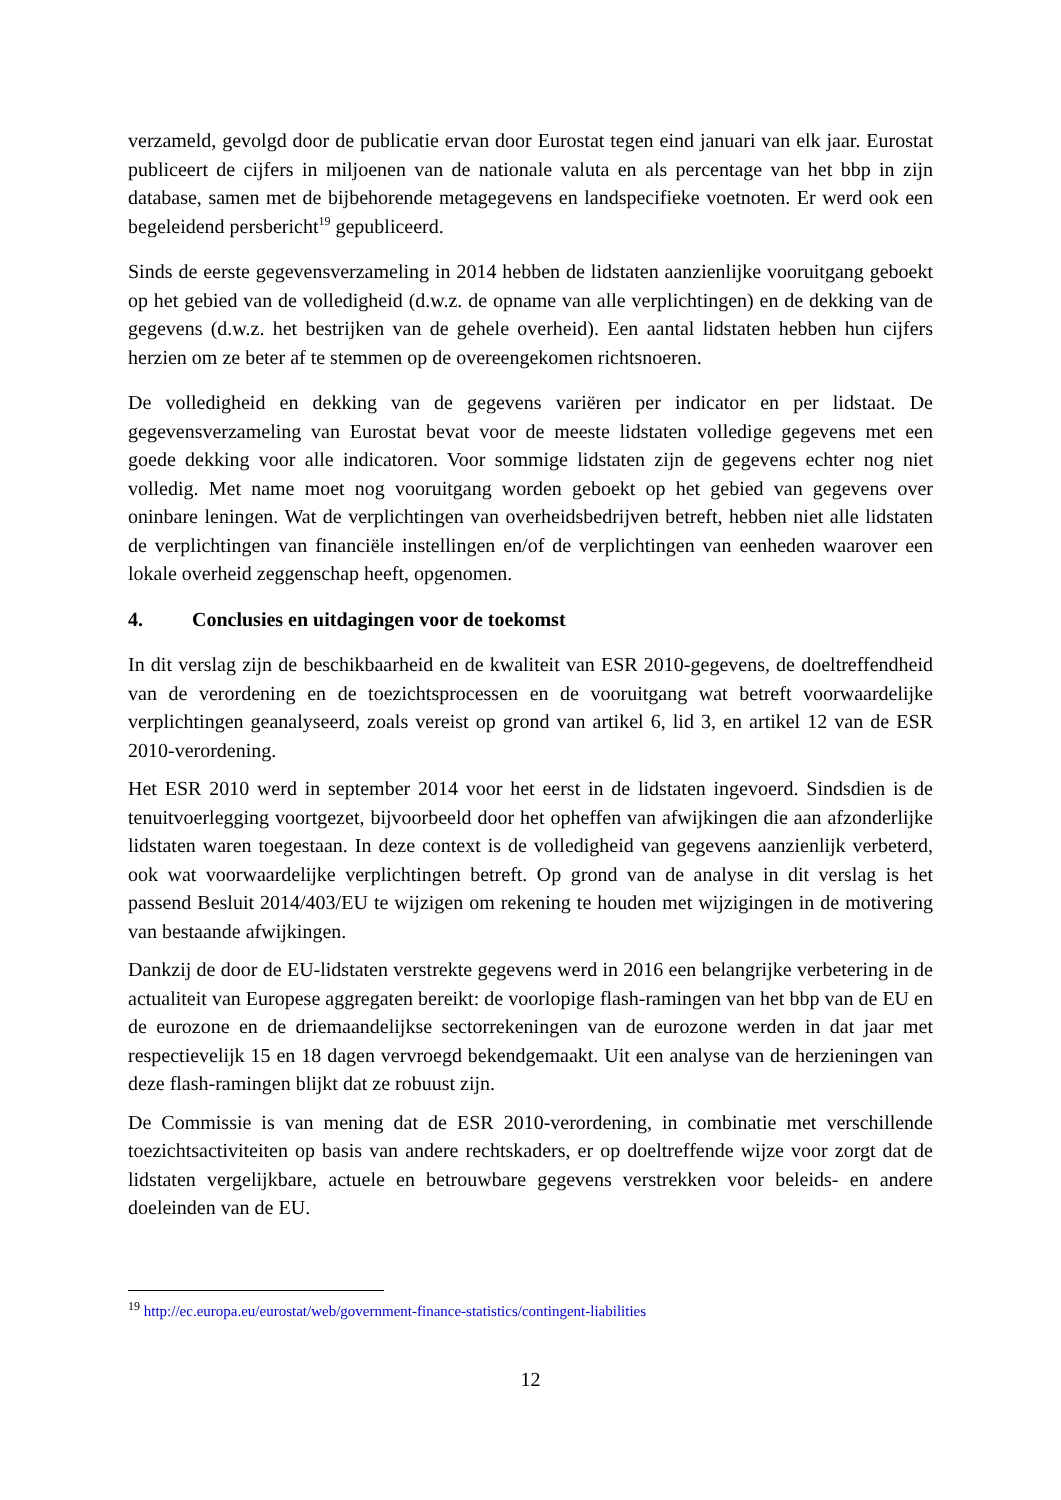verzameld, gevolgd door de publicatie ervan door Eurostat tegen eind januari van elk jaar. Eurostat publiceert de cijfers in miljoenen van de nationale valuta en als percentage van het bbp in zijn database, samen met de bijbehorende metagegevens en landspecifieke voetnoten. Er werd ook een begeleidend persbericht<sup>19</sup> gepubliceerd.
Sinds de eerste gegevensverzameling in 2014 hebben de lidstaten aanzienlijke vooruitgang geboekt op het gebied van de volledigheid (d.w.z. de opname van alle verplichtingen) en de dekking van de gegevens (d.w.z. het bestrijken van de gehele overheid). Een aantal lidstaten hebben hun cijfers herzien om ze beter af te stemmen op de overeengekomen richtsnoeren.
De volledigheid en dekking van de gegevens variëren per indicator en per lidstaat. De gegevensverzameling van Eurostat bevat voor de meeste lidstaten volledige gegevens met een goede dekking voor alle indicatoren. Voor sommige lidstaten zijn de gegevens echter nog niet volledig. Met name moet nog vooruitgang worden geboekt op het gebied van gegevens over oninbare leningen. Wat de verplichtingen van overheidsbedrijven betreft, hebben niet alle lidstaten de verplichtingen van financiële instellingen en/of de verplichtingen van eenheden waarover een lokale overheid zeggenschap heeft, opgenomen.
4. Conclusies en uitdagingen voor de toekomst
In dit verslag zijn de beschikbaarheid en de kwaliteit van ESR 2010-gegevens, de doeltreffendheid van de verordening en de toezichtsprocessen en de vooruitgang wat betreft voorwaardelijke verplichtingen geanalyseerd, zoals vereist op grond van artikel 6, lid 3, en artikel 12 van de ESR 2010-verordening.
Het ESR 2010 werd in september 2014 voor het eerst in de lidstaten ingevoerd. Sindsdien is de tenuitvoerlegging voortgezet, bijvoorbeeld door het opheffen van afwijkingen die aan afzonderlijke lidstaten waren toegestaan. In deze context is de volledigheid van gegevens aanzienlijk verbeterd, ook wat voorwaardelijke verplichtingen betreft. Op grond van de analyse in dit verslag is het passend Besluit 2014/403/EU te wijzigen om rekening te houden met wijzigingen in de motivering van bestaande afwijkingen.
Dankzij de door de EU-lidstaten verstrekte gegevens werd in 2016 een belangrijke verbetering in de actualiteit van Europese aggregaten bereikt: de voorlopige flash-ramingen van het bbp van de EU en de eurozone en de driemaandelijkse sectorrekeningen van de eurozone werden in dat jaar met respectievelijk 15 en 18 dagen vervroegd bekendgemaakt. Uit een analyse van de herzieningen van deze flash-ramingen blijkt dat ze robuust zijn.
De Commissie is van mening dat de ESR 2010-verordening, in combinatie met verschillende toezichtsactiviteiten op basis van andere rechtskaders, er op doeltreffende wijze voor zorgt dat de lidstaten vergelijkbare, actuele en betrouwbare gegevens verstrekken voor beleids- en andere doeleinden van de EU.
<sup>19</sup> http://ec.europa.eu/eurostat/web/government-finance-statistics/contingent-liabilities
12